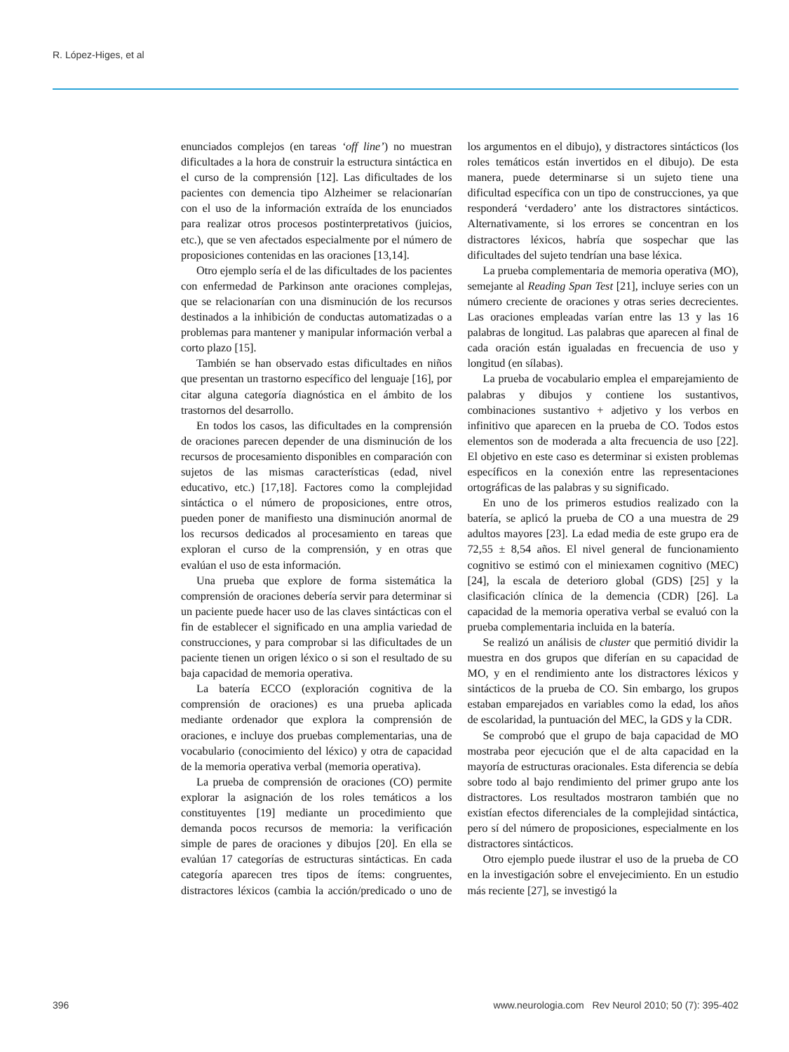R. López-Higes, et al
enunciados complejos (en tareas ‘off line’) no muestran dificultades a la hora de construir la estructura sintáctica en el curso de la comprensión [12]. Las dificultades de los pacientes con demencia tipo Alzheimer se relacionarían con el uso de la información extraída de los enunciados para realizar otros procesos postinterpretativos (juicios, etc.), que se ven afectados especialmente por el número de proposiciones contenidas en las oraciones [13,14].
Otro ejemplo sería el de las dificultades de los pacientes con enfermedad de Parkinson ante oraciones complejas, que se relacionarían con una disminución de los recursos destinados a la inhibición de conductas automatizadas o a problemas para mantener y manipular información verbal a corto plazo [15].
También se han observado estas dificultades en niños que presentan un trastorno específico del lenguaje [16], por citar alguna categoría diagnóstica en el ámbito de los trastornos del desarrollo.
En todos los casos, las dificultades en la comprensión de oraciones parecen depender de una disminución de los recursos de procesamiento disponibles en comparación con sujetos de las mismas características (edad, nivel educativo, etc.) [17,18]. Factores como la complejidad sintáctica o el número de proposiciones, entre otros, pueden poner de manifiesto una disminución anormal de los recursos dedicados al procesamiento en tareas que exploran el curso de la comprensión, y en otras que evalúan el uso de esta información.
Una prueba que explore de forma sistemática la comprensión de oraciones debería servir para determinar si un paciente puede hacer uso de las claves sintácticas con el fin de establecer el significado en una amplia variedad de construcciones, y para comprobar si las dificultades de un paciente tienen un origen léxico o si son el resultado de su baja capacidad de memoria operativa.
La batería ECCO (exploración cognitiva de la comprensión de oraciones) es una prueba aplicada mediante ordenador que explora la comprensión de oraciones, e incluye dos pruebas complementarias, una de vocabulario (conocimiento del léxico) y otra de capacidad de la memoria operativa verbal (memoria operativa).
La prueba de comprensión de oraciones (CO) permite explorar la asignación de los roles temáticos a los constituyentes [19] mediante un procedimiento que demanda pocos recursos de memoria: la verificación simple de pares de oraciones y dibujos [20]. En ella se evalúan 17 categorías de estructuras sintácticas. En cada categoría aparecen tres tipos de ítems: congruentes, distractores léxicos (cambia la acción/predicado o uno de los argumentos en el dibujo), y distractores sintácticos (los roles temáticos están invertidos en el dibujo). De esta manera, puede determinarse si un sujeto tiene una dificultad específica con un tipo de construcciones, ya que responderá ‘verdadero’ ante los distractores sintácticos. Alternativamente, si los errores se concentran en los distractores léxicos, habría que sospechar que las dificultades del sujeto tendrían una base léxica.
La prueba complementaria de memoria operativa (MO), semejante al Reading Span Test [21], incluye series con un número creciente de oraciones y otras series decrecientes. Las oraciones empleadas varían entre las 13 y las 16 palabras de longitud. Las palabras que aparecen al final de cada oración están igualadas en frecuencia de uso y longitud (en sílabas).
La prueba de vocabulario emplea el emparejamiento de palabras y dibujos y contiene los sustantivos, combinaciones sustantivo + adjetivo y los verbos en infinitivo que aparecen en la prueba de CO. Todos estos elementos son de moderada a alta frecuencia de uso [22]. El objetivo en este caso es determinar si existen problemas específicos en la conexión entre las representaciones ortográficas de las palabras y su significado.
En uno de los primeros estudios realizado con la batería, se aplicó la prueba de CO a una muestra de 29 adultos mayores [23]. La edad media de este grupo era de 72,55 ± 8,54 años. El nivel general de funcionamiento cognitivo se estimó con el miniexamen cognitivo (MEC) [24], la escala de deterioro global (GDS) [25] y la clasificación clínica de la demencia (CDR) [26]. La capacidad de la memoria operativa verbal se evaluó con la prueba complementaria incluida en la batería.
Se realizó un análisis de cluster que permitió dividir la muestra en dos grupos que diferían en su capacidad de MO, y en el rendimiento ante los distractores léxicos y sintácticos de la prueba de CO. Sin embargo, los grupos estaban emparejados en variables como la edad, los años de escolaridad, la puntuación del MEC, la GDS y la CDR.
Se comprobó que el grupo de baja capacidad de MO mostraba peor ejecución que el de alta capacidad en la mayoría de estructuras oracionales. Esta diferencia se debía sobre todo al bajo rendimiento del primer grupo ante los distractores. Los resultados mostraron también que no existían efectos diferenciales de la complejidad sintáctica, pero sí del número de proposiciones, especialmente en los distractores sintácticos.
Otro ejemplo puede ilustrar el uso de la prueba de CO en la investigación sobre el envejecimiento. En un estudio más reciente [27], se investigó la
396 www.neurologia.com Rev Neurol 2010; 50 (7): 395-402